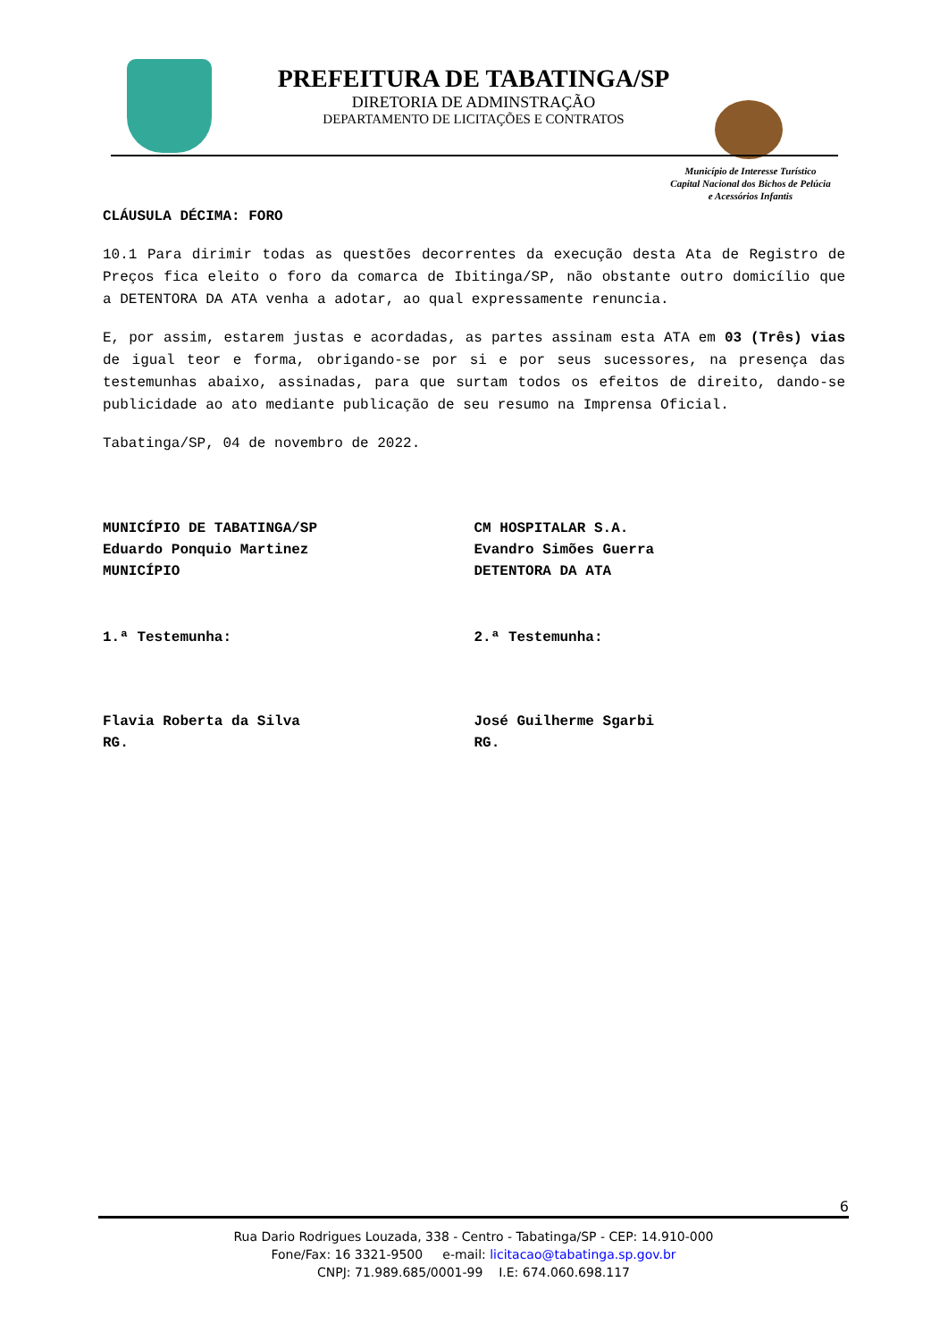PREFEITURA DE TABATINGA/SP
DIRETORIA DE ADMINSTRAÇÃO
DEPARTAMENTO DE LICITAÇÕES E CONTRATOS
Município de Interesse Turístico
Capital Nacional dos Bichos de Pelúcia
e Acessórios Infantis
CLÁUSULA DÉCIMA: FORO
10.1 Para dirimir todas as questões decorrentes da execução desta Ata de Registro de Preços fica eleito o foro da comarca de Ibitinga/SP, não obstante outro domicílio que a DETENTORA DA ATA venha a adotar, ao qual expressamente renuncia.
E, por assim, estarem justas e acordadas, as partes assinam esta ATA em 03 (Três) vias de igual teor e forma, obrigando-se por si e por seus sucessores, na presença das testemunhas abaixo, assinadas, para que surtam todos os efeitos de direito, dando-se publicidade ao ato mediante publicação de seu resumo na Imprensa Oficial.
Tabatinga/SP, 04 de novembro de 2022.
MUNICÍPIO DE TABATINGA/SP
Eduardo Ponquio Martinez
MUNICÍPIO
CM HOSPITALAR S.A.
Evandro Simões Guerra
DETENTORA DA ATA
1.ª Testemunha: 2.ª Testemunha:
Flavia Roberta da Silva
RG.
José Guilherme Sgarbi
RG.
6
Rua Dario Rodrigues Louzada, 338 - Centro - Tabatinga/SP - CEP: 14.910-000
Fone/Fax: 16 3321-9500 e-mail: licitacao@tabatinga.sp.gov.br
CNPJ: 71.989.685/0001-99 I.E: 674.060.698.117